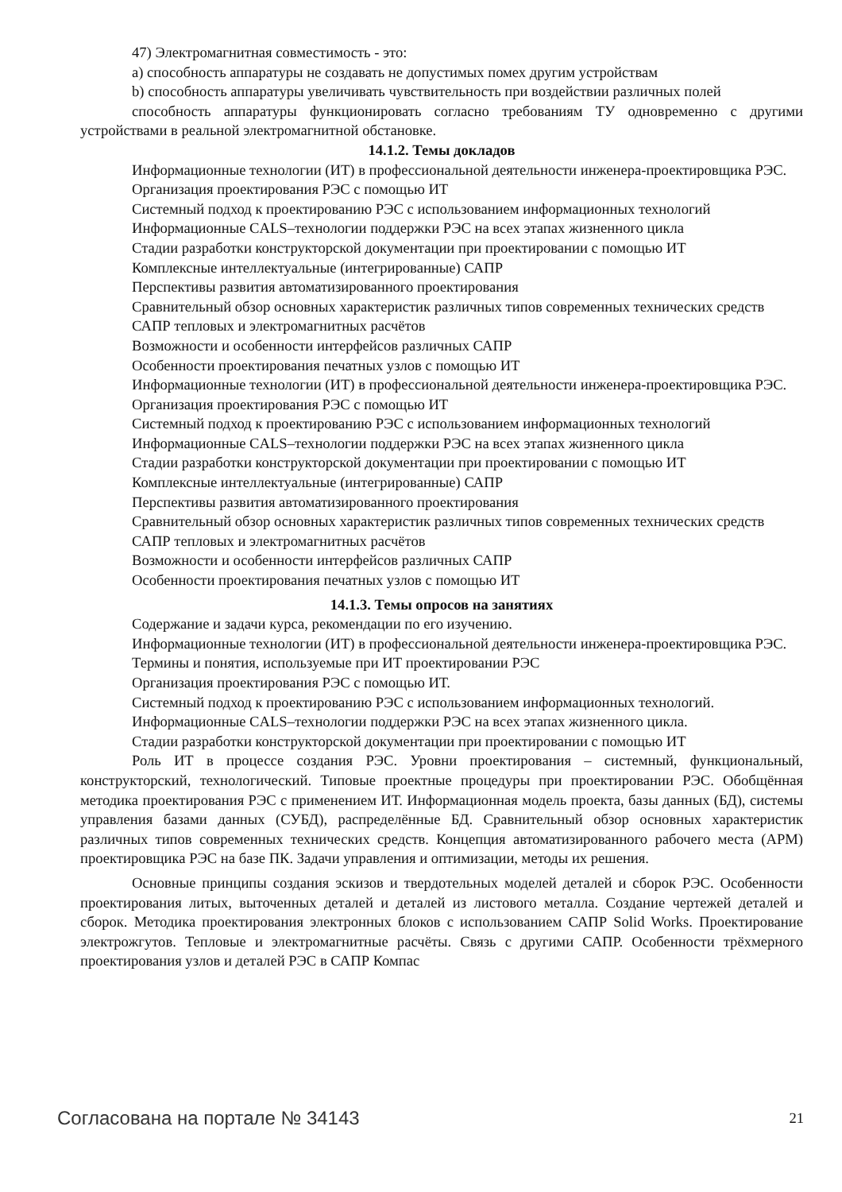47) Электромагнитная совместимость - это:
a) способность аппаратуры не создавать не допустимых помех другим устройствам
b) способность аппаратуры увеличивать чувствительность при воздействии различных полей
способность аппаратуры функционировать согласно требованиям ТУ одновременно с другими устройствами в реальной электромагнитной обстановке.
14.1.2. Темы докладов
Информационные технологии (ИТ) в профессиональной деятельности инженера-проектировщика РЭС.
Организация проектирования РЭС с помощью ИТ
Системный подход к проектированию РЭС с использованием информационных технологий
Информационные CALS–технологии поддержки РЭС на всех этапах жизненного цикла
Стадии разработки конструкторской документации при проектировании с помощью ИТ
Комплексные интеллектуальные (интегрированные) САПР
Перспективы развития автоматизированного проектирования
Сравнительный обзор основных характеристик различных типов современных технических средств
САПР тепловых и электромагнитных расчётов
Возможности и особенности интерфейсов различных САПР
Особенности проектирования печатных узлов с помощью ИТ
Информационные технологии (ИТ) в профессиональной деятельности инженера-проектировщика РЭС.
Организация проектирования РЭС с помощью ИТ
Системный подход к проектированию РЭС с использованием информационных технологий
Информационные CALS–технологии поддержки РЭС на всех этапах жизненного цикла
Стадии разработки конструкторской документации при проектировании с помощью ИТ
Комплексные интеллектуальные (интегрированные) САПР
Перспективы развития автоматизированного проектирования
Сравнительный обзор основных характеристик различных типов современных технических средств
САПР тепловых и электромагнитных расчётов
Возможности и особенности интерфейсов различных САПР
Особенности проектирования печатных узлов с помощью ИТ
14.1.3. Темы опросов на занятиях
Содержание и задачи курса, рекомендации по его изучению.
Информационные технологии (ИТ) в профессиональной деятельности инженера-проектировщика РЭС.
Термины и понятия, используемые при ИТ проектировании РЭС
Организация проектирования РЭС с помощью ИТ.
Системный подход к проектированию РЭС с использованием информационных технологий.
Информационные CALS–технологии поддержки РЭС на всех этапах жизненного цикла.
Стадии разработки конструкторской документации при проектировании с помощью ИТ
Роль ИТ в процессе создания РЭС. Уровни проектирования – системный, функциональный, конструкторский, технологический. Типовые проектные процедуры при проектировании РЭС. Обобщённая методика проектирования РЭС с применением ИТ. Информационная модель проекта, базы данных (БД), системы управления базами данных (СУБД), распределённые БД. Сравнительный обзор основных характеристик различных типов современных технических средств. Концепция автоматизированного рабочего места (АРМ) проектировщика РЭС на базе ПК. Задачи управления и оптимизации, методы их решения.
Основные принципы создания эскизов и твердотельных моделей деталей и сборок РЭС. Особенности проектирования литых, выточенных деталей и деталей из листового металла. Создание чертежей деталей и сборок. Методика проектирования электронных блоков с использованием САПР Solid Works. Проектирование электрожгутов. Тепловые и электромагнитные расчёты. Связь с другими САПР. Особенности трёхмерного проектирования узлов и деталей РЭС в САПР Компас
Согласована на портале № 34143 21